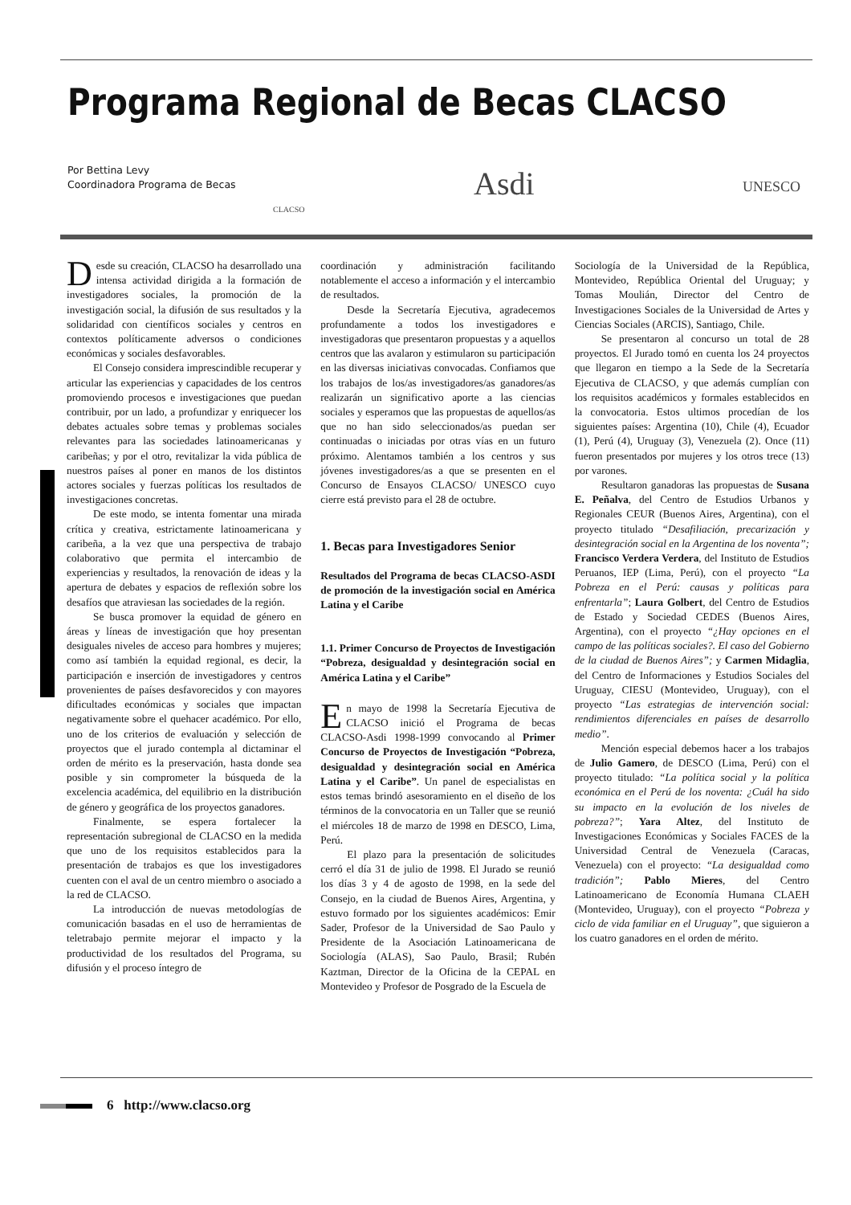Programa Regional de Becas CLACSO
Por Bettina Levy
Coordinadora Programa de Becas
CLACSO
Asdi UNESCO
Desde su creación, CLACSO ha desarrollado una intensa actividad dirigida a la formación de investigadores sociales, la promoción de la investigación social, la difusión de sus resultados y la solidaridad con científicos sociales y centros en contextos políticamente adversos o condiciones económicas y sociales desfavorables.
El Consejo considera imprescindible recuperar y articular las experiencias y capacidades de los centros promoviendo procesos e investigaciones que puedan contribuir, por un lado, a profundizar y enriquecer los debates actuales sobre temas y problemas sociales relevantes para las sociedades latinoamericanas y caribeñas; y por el otro, revitalizar la vida pública de nuestros países al poner en manos de los distintos actores sociales y fuerzas políticas los resultados de investigaciones concretas.
De este modo, se intenta fomentar una mirada crítica y creativa, estrictamente latinoamericana y caribeña, a la vez que una perspectiva de trabajo colaborativo que permita el intercambio de experiencias y resultados, la renovación de ideas y la apertura de debates y espacios de reflexión sobre los desafíos que atraviesan las sociedades de la región.
Se busca promover la equidad de género en áreas y líneas de investigación que hoy presentan desiguales niveles de acceso para hombres y mujeres; como así también la equidad regional, es decir, la participación e inserción de investigadores y centros provenientes de países desfavorecidos y con mayores dificultades económicas y sociales que impactan negativamente sobre el quehacer académico. Por ello, uno de los criterios de evaluación y selección de proyectos que el jurado contempla al dictaminar el orden de mérito es la preservación, hasta donde sea posible y sin comprometer la búsqueda de la excelencia académica, del equilibrio en la distribución de género y geográfica de los proyectos ganadores.
Finalmente, se espera fortalecer la representación subregional de CLACSO en la medida que uno de los requisitos establecidos para la presentación de trabajos es que los investigadores cuenten con el aval de un centro miembro o asociado a la red de CLACSO.
La introducción de nuevas metodologías de comunicación basadas en el uso de herramientas de teletrabajo permite mejorar el impacto y la productividad de los resultados del Programa, su difusión y el proceso íntegro de
coordinación y administración facilitando notablemente el acceso a información y el intercambio de resultados.
Desde la Secretaría Ejecutiva, agradecemos profundamente a todos los investigadores e investigadoras que presentaron propuestas y a aquellos centros que las avalaron y estimularon su participación en las diversas iniciativas convocadas. Confiamos que los trabajos de los/as investigadores/as ganadores/as realizarán un significativo aporte a las ciencias sociales y esperamos que las propuestas de aquellos/as que no han sido seleccionados/as puedan ser continuadas o iniciadas por otras vías en un futuro próximo. Alentamos también a los centros y sus jóvenes investigadores/as a que se presenten en el Concurso de Ensayos CLACSO/ UNESCO cuyo cierre está previsto para el 28 de octubre.
1. Becas para Investigadores Senior
Resultados del Programa de becas CLACSO-ASDI de promoción de la investigación social en América Latina y el Caribe
1.1. Primer Concurso de Proyectos de Investigación “Pobreza, desigualdad y desintegración social en América Latina y el Caribe”
En mayo de 1998 la Secretaría Ejecutiva de CLACSO inició el Programa de becas CLACSO-Asdi 1998-1999 convocando al Primer Concurso de Proyectos de Investigación “Pobreza, desigualdad y desintegración social en América Latina y el Caribe”. Un panel de especialistas en estos temas brindó asesoramiento en el diseño de los términos de la convocatoria en un Taller que se reunió el miércoles 18 de marzo de 1998 en DESCO, Lima, Perú.
El plazo para la presentación de solicitudes cerró el día 31 de julio de 1998. El Jurado se reunió los días 3 y 4 de agosto de 1998, en la sede del Consejo, en la ciudad de Buenos Aires, Argentina, y estuvo formado por los siguientes académicos: Emir Sader, Profesor de la Universidad de Sao Paulo y Presidente de la Asociación Latinoamericana de Sociología (ALAS), Sao Paulo, Brasil; Rubén Kaztman, Director de la Oficina de la CEPAL en Montevideo y Profesor de Posgrado de la Escuela de
Sociología de la Universidad de la República, Montevideo, República Oriental del Uruguay; y Tomas Moulián, Director del Centro de Investigaciones Sociales de la Universidad de Artes y Ciencias Sociales (ARCIS), Santiago, Chile.
Se presentaron al concurso un total de 28 proyectos. El Jurado tomó en cuenta los 24 proyectos que llegaron en tiempo a la Sede de la Secretaría Ejecutiva de CLACSO, y que además cumplían con los requisitos académicos y formales establecidos en la convocatoria. Estos ultimos procedían de los siguientes países: Argentina (10), Chile (4), Ecuador (1), Perú (4), Uruguay (3), Venezuela (2). Once (11) fueron presentados por mujeres y los otros trece (13) por varones.
Resultaron ganadoras las propuestas de Susana E. Peñalva, del Centro de Estudios Urbanos y Regionales CEUR (Buenos Aires, Argentina), con el proyecto titulado “Desafiliación, precarización y desintegración social en la Argentina de los noventa”; Francisco Verdera Verdera, del Instituto de Estudios Peruanos, IEP (Lima, Perú), con el proyecto “La Pobreza en el Perú: causas y políticas para enfrentarla”; Laura Golbert, del Centro de Estudios de Estado y Sociedad CEDES (Buenos Aires, Argentina), con el proyecto “¿Hay opciones en el campo de las políticas sociales?. El caso del Gobierno de la ciudad de Buenos Aires”; y Carmen Midaglia, del Centro de Informaciones y Estudios Sociales del Uruguay, CIESU (Montevideo, Uruguay), con el proyecto “Las estrategias de intervención social: rendimientos diferenciales en países de desarrollo medio”.
Mención especial debemos hacer a los trabajos de Julio Gamero, de DESCO (Lima, Perú) con el proyecto titulado: “La política social y la política económica en el Perú de los noventa: ¿Cuál ha sido su impacto en la evolución de los niveles de pobreza?”; Yara Altez, del Instituto de Investigaciones Económicas y Sociales FACES de la Universidad Central de Venezuela (Caracas, Venezuela) con el proyecto: “La desigualdad como tradición”; Pablo Mieres, del Centro Latinoamericano de Economía Humana CLAEH (Montevideo, Uruguay), con el proyecto “Pobreza y ciclo de vida familiar en el Uruguay”, que siguieron a los cuatro ganadores en el orden de mérito.
6 http://www.clacso.org